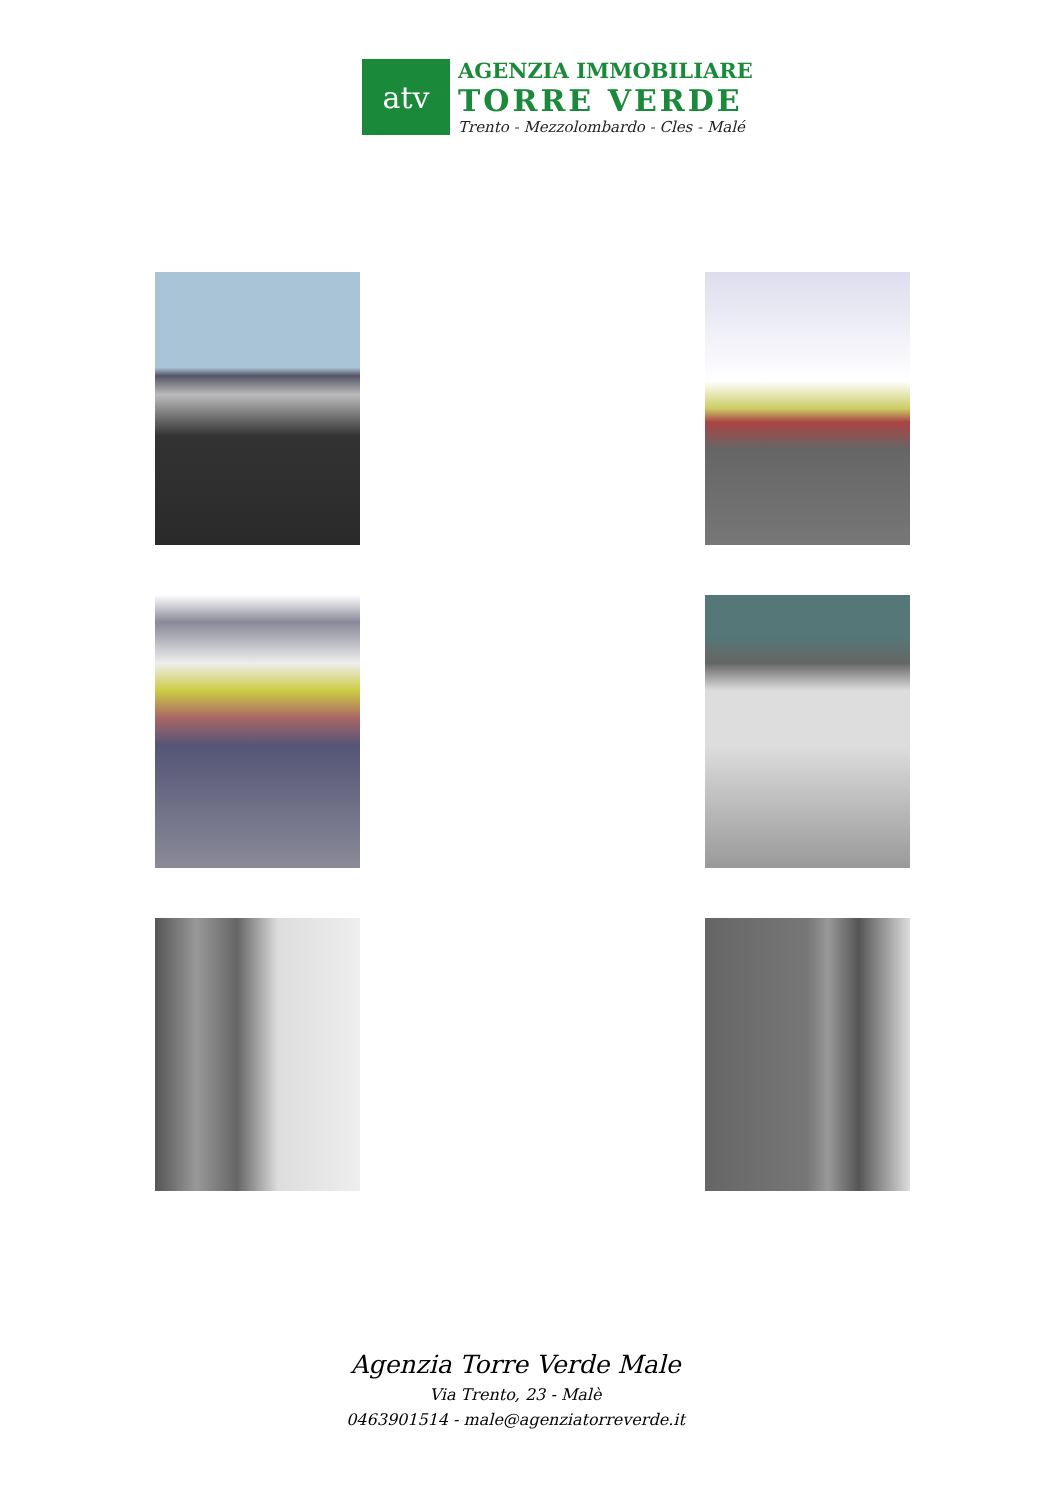atv
AGENZIA IMMOBILIARE
TORRE VERDE
Trento - Mezzolombardo - Cles - Malé
Agenzia Torre Verde Male
Via Trento, 23 - Malè
0463901514 - male@agenziatorreverde.it